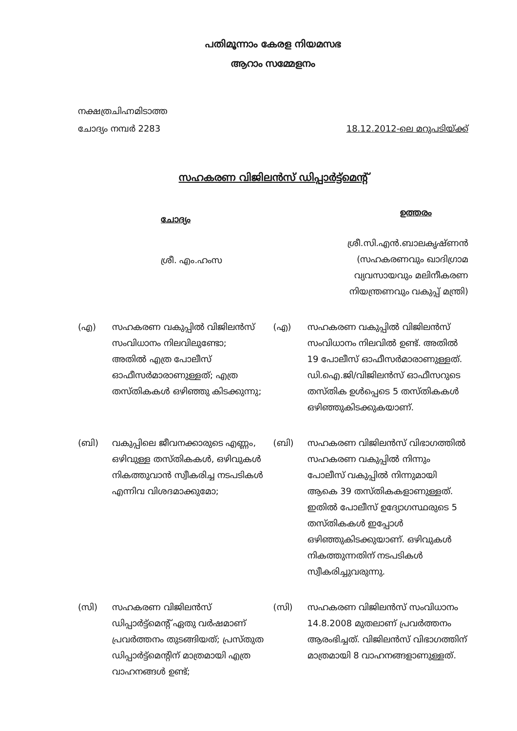പതിമൂന്നാം കേരള നിയമസഭ
ആറാം സമ്മേളനം
നക്ഷത്രചിഹ്നമിടാത്ത
ചോദ്യം നമ്പർ 2283
18.12.2012-ലെ മറുപടിയ്ക്ക്
സഹകരണ വിജിലൻസ് ഡിപ്പാർട്ട്മെന്റ്
ചോദ്യം
ശ്രീ. എം.ഹംസ
ഉത്തരം
ശ്രീ.സി.എൻ.ബാലകൃഷ്ണൻ
(സഹകരണവും ഖാദിഗ്രാമ
വ്യവസായവും മലിനീകരണ
നിയന്ത്രണവും വകുപ്പ് മന്ത്രി)
(എ) സഹകരണ വകുപ്പിൽ വിജിലൻസ് സംവിധാനം നിലവിലുണ്ടോ; അതിൽ എത്ര പോലീസ് ഓഫീസർമാരാണുള്ളത്; എത്ര തസ്തികകൾ ഒഴിഞ്ഞു കിടക്കുന്നു;
(എ) സഹകരണ വകുപ്പിൽ വിജിലൻസ് സംവിധാനം നിലവിൽ ഉണ്ട്. അതിൽ 19 പോലീസ് ഓഫീസർമാരാണുള്ളത്. ഡി.ഐ.ജി/വിജിലൻസ് ഓഫീസറുടെ തസ്തിക ഉൾപ്പെടെ 5 തസ്തികകൾ ഒഴിഞ്ഞുകിടക്കുകയാണ്.
(ബി) വകുപ്പിലെ ജീവനക്കാരുടെ എണ്ണം, ഒഴിവുള്ള തസ്തികകൾ, ഒഴിവുകൾ നികത്തുവാൻ സ്വീകരിച്ച നടപടികൾ എന്നിവ വിശദമാക്കുമോ;
(ബി) സഹകരണ വിജിലൻസ് വിഭാഗത്തിൽ സഹകരണ വകുപ്പിൽ നിന്നും പോലീസ് വകുപ്പിൽ നിന്നുമായി ആകെ 39 തസ്തികകളാണുള്ളത്. ഇതിൽ പോലീസ് ഉദ്യോഗസ്ഥരുടെ 5 തസ്തികകൾ ഇപ്പോൾ ഒഴിഞ്ഞുകിടക്കുയാണ്. ഒഴിവുകൾ നികത്തുന്നതിന് നടപടികൾ സ്വീകരിച്ചുവരുന്നു.
(സി) സഹകരണ വിജിലൻസ് ഡിപ്പാർട്ട്മെന്റ് ഏതു വർഷമാണ് പ്രവർത്തനം തുടങ്ങിയത്; പ്രസ്തുത ഡിപ്പാർട്ട്മെന്റിന് മാത്രമായി എത്ര വാഹനങ്ങൾ ഉണ്ട്;
(സി) സഹകരണ വിജിലൻസ് സംവിധാനം 14.8.2008 മുതലാണ് പ്രവർത്തനം ആരംഭിച്ചത്. വിജിലൻസ് വിഭാഗത്തിന് മാത്രമായി 8 വാഹനങ്ങളാണുള്ളത്.